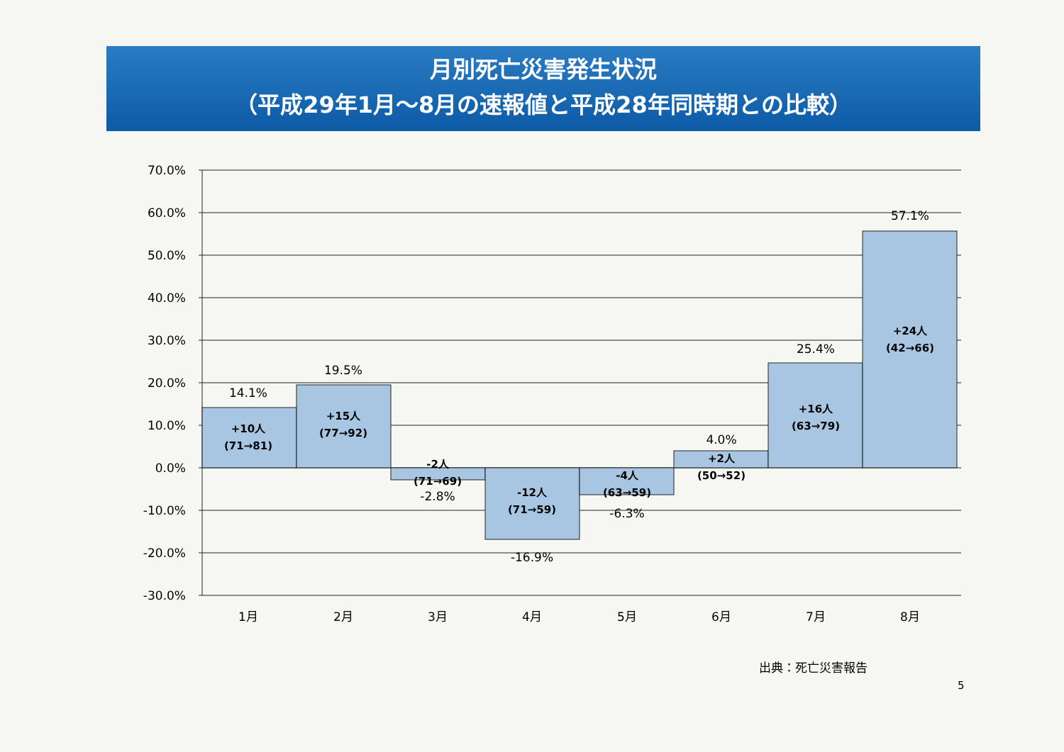月別死亡災害発生状況
（平成29年1月～8月の速報値と平成28年同時期との比較）
70.0%
60.0%
50.0%
40.0%
30.0%
20.0%
10.0%
0.0%
-10.0%
-20.0%
-30.0%
14.1%
+10人
(71→81)
19.5%
+15人
(77→92)
-2人
(71→69)
-2.8%
-12人
(71→59)
-16.9%
-4人
(63→59)
-6.3%
4.0%
+2人
(50→52)
25.4%
+16人
(63→79)
57.1%
+24人
(42→66)
1月
2月
3月
4月
5月
6月
7月
8月
出典：死亡災害報告
5